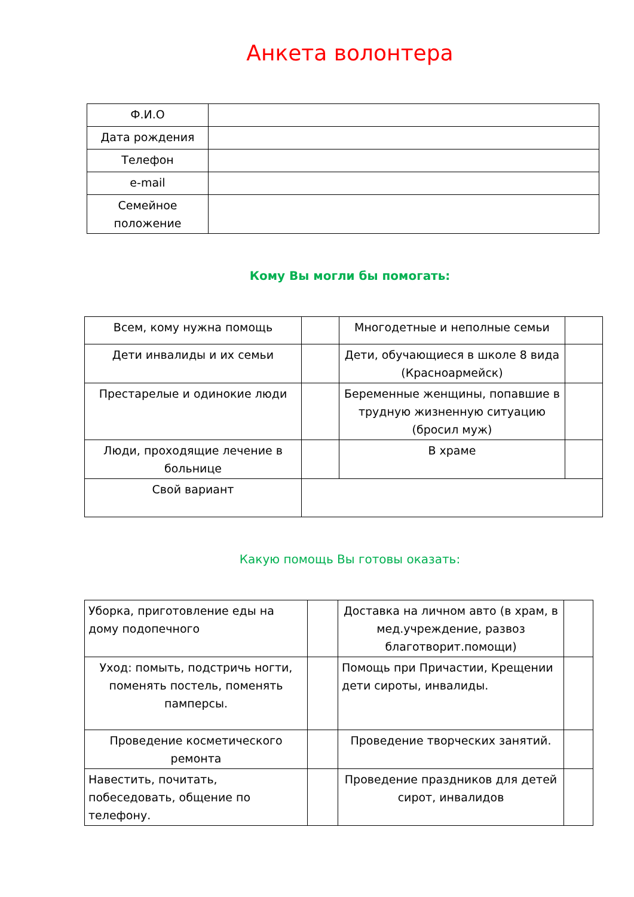Анкета волонтера
| Ф.И.О | |
| Дата рождения | |
| Телефон | |
| e-mail | |
| Семейное положение | |
Кому Вы могли бы помогать:
| Всем, кому нужна помощь | | Многодетные и неполные семьи | |
| Дети инвалиды и их семьи | | Дети, обучающиеся в школе 8 вида (Красноармейск) | |
| Престарелые и одинокие люди | | Беременные женщины, попавшие в трудную жизненную ситуацию (бросил муж) | |
| Люди, проходящие лечение в больнице | | В храме | |
| Свой вариант | | | |
Какую помощь Вы готовы оказать:
| Уборка, приготовление еды на дому подопечного | | Доставка на личном авто (в храм, в мед.учреждение, развоз благотворит.помощи) | |
| Уход: помыть, подстричь ногти, поменять постель, поменять памперсы. | | Помощь при Причастии, Крещении дети сироты, инвалиды. | |
| Проведение косметического ремонта | | Проведение творческих занятий. | |
| Навестить, почитать, побеседовать, общение по телефону. | | Проведение праздников для детей сирот, инвалидов | |